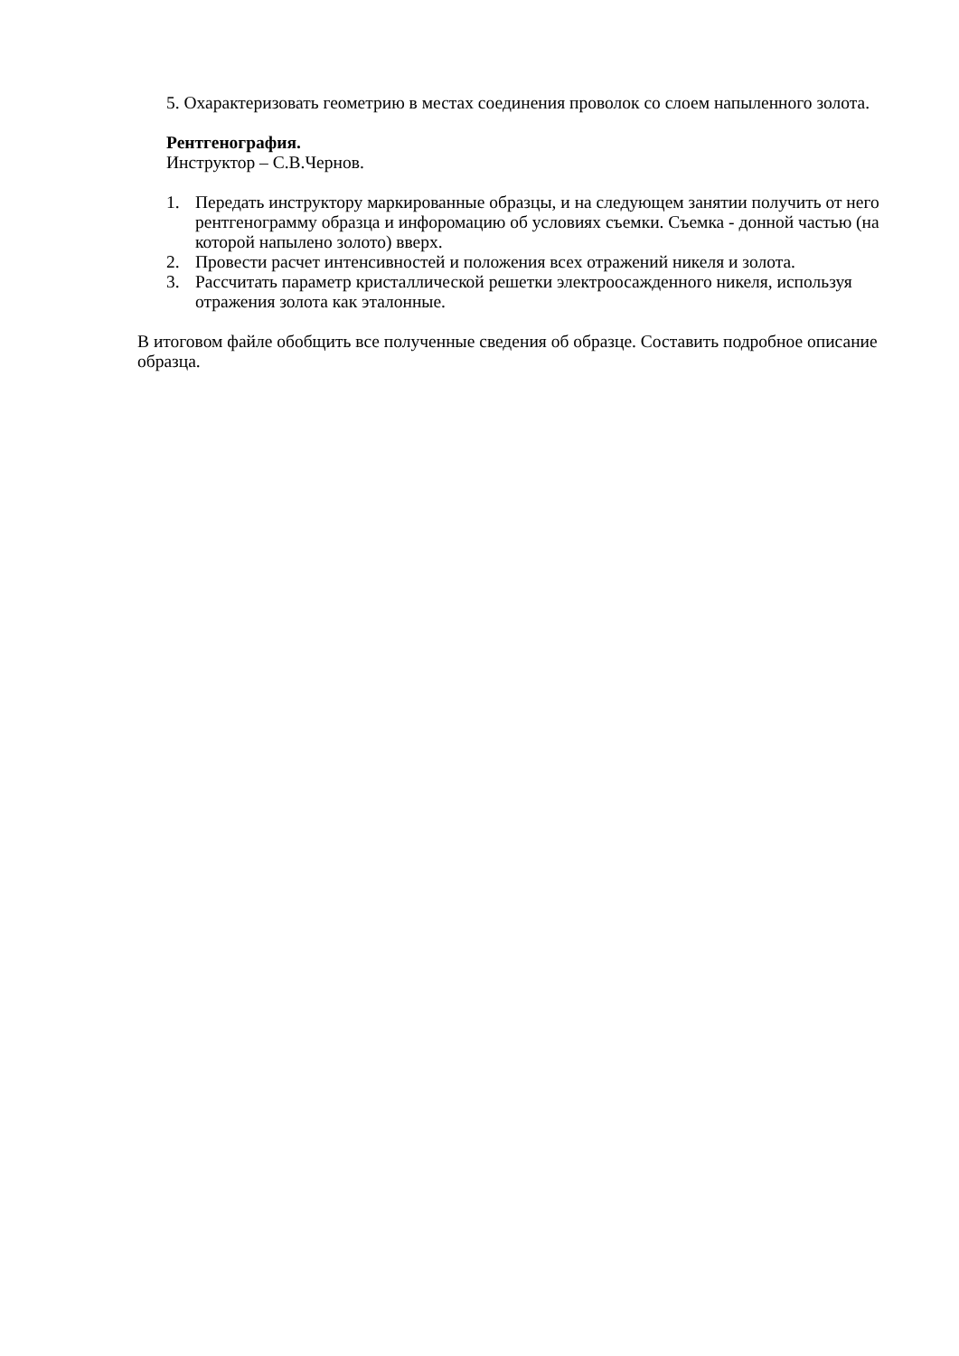5. Охарактеризовать геометрию в местах соединения проволок со слоем напыленного золота.
Рентгенография.
Инструктор – С.В.Чернов.
1. Передать инструктору маркированные образцы, и на следующем занятии получить от него рентгенограмму образца и инфоромацию об условиях съемки. Съемка - донной частью (на которой напылено золото) вверх.
2. Провести расчет интенсивностей и положения всех отражений никеля и золота.
3. Рассчитать параметр кристаллической решетки электроосажденного никеля, используя отражения золота как эталонные.
В итоговом файле обобщить все полученные сведения об образце. Составить подробное описание образца.